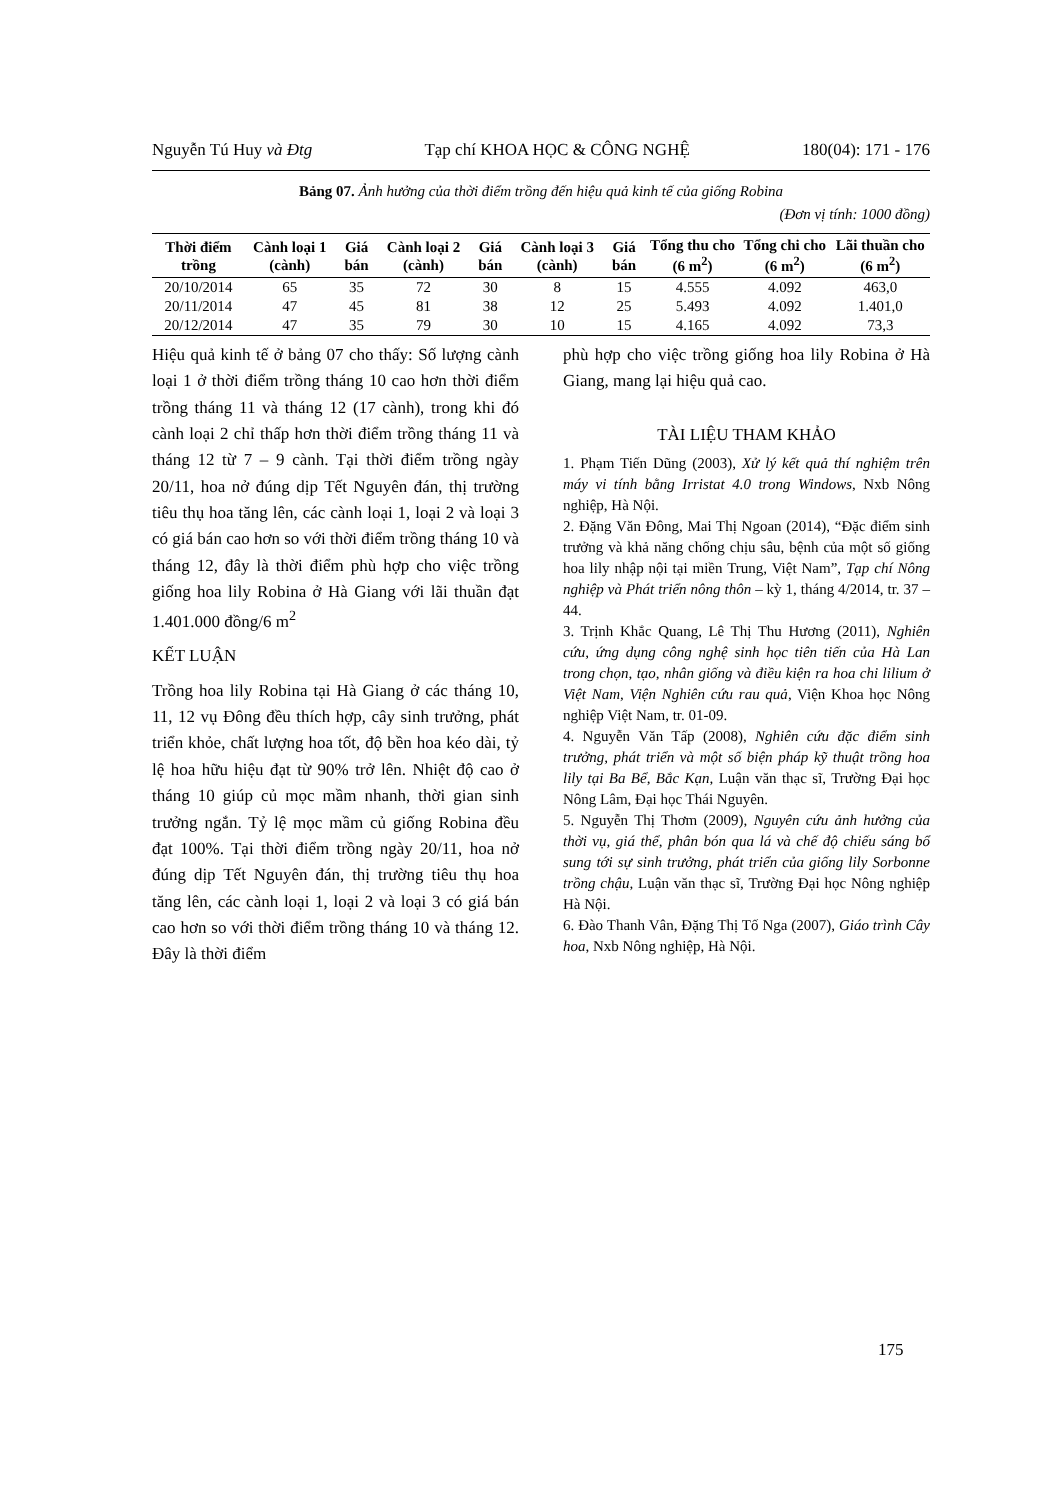Nguyễn Tú Huy và Đtg Tạp chí KHOA HỌC & CÔNG NGHỆ 180(04): 171 - 176
Bảng 07. Ảnh hưởng của thời điểm trồng đến hiệu quả kinh tế của giống Robina
(Đơn vị tính: 1000 đồng)
| Thời điểm trồng | Cành loại 1 (cành) | Giá bán | Cành loại 2 (cành) | Giá bán | Cành loại 3 (cành) | Giá bán | Tổng thu cho (6 m<sup>2</sup>) | Tổng chi cho (6 m<sup>2</sup>) | Lãi thuần cho (6 m<sup>2</sup>) |
| --- | --- | --- | --- | --- | --- | --- | --- | --- | --- |
| 20/10/2014 | 65 | 35 | 72 | 30 | 8 | 15 | 4.555 | 4.092 | 463,0 |
| 20/11/2014 | 47 | 45 | 81 | 38 | 12 | 25 | 5.493 | 4.092 | 1.401,0 |
| 20/12/2014 | 47 | 35 | 79 | 30 | 10 | 15 | 4.165 | 4.092 | 73,3 |
Hiệu quả kinh tế ở bảng 07 cho thấy: Số lượng cành loại 1 ở thời điểm trồng tháng 10 cao hơn thời điểm trồng tháng 11 và tháng 12 (17 cành), trong khi đó cành loại 2 chỉ thấp hơn thời điểm trồng tháng 11 và tháng 12 từ 7 – 9 cành. Tại thời điểm trồng ngày 20/11, hoa nở đúng dịp Tết Nguyên đán, thị trường tiêu thụ hoa tăng lên, các cành loại 1, loại 2 và loại 3 có giá bán cao hơn so với thời điểm trồng tháng 10 và tháng 12, đây là thời điểm phù hợp cho việc trồng giống hoa lily Robina ở Hà Giang với lãi thuần đạt 1.401.000 đồng/6 m<sup>2</sup>
KẾT LUẬN
Trồng hoa lily Robina tại Hà Giang ở các tháng 10, 11, 12 vụ Đông đều thích hợp, cây sinh trưởng, phát triển khỏe, chất lượng hoa tốt, độ bền hoa kéo dài, tỷ lệ hoa hữu hiệu đạt từ 90% trở lên. Nhiệt độ cao ở tháng 10 giúp củ mọc mầm nhanh, thời gian sinh trưởng ngắn. Tỷ lệ mọc mầm củ giống Robina đều đạt 100%. Tại thời điểm trồng ngày 20/11, hoa nở đúng dịp Tết Nguyên đán, thị trường tiêu thụ hoa tăng lên, các cành loại 1, loại 2 và loại 3 có giá bán cao hơn so với thời điểm trồng tháng 10 và tháng 12. Đây là thời điểm
phù hợp cho việc trồng giống hoa lily Robina ở Hà Giang, mang lại hiệu quả cao.
TÀI LIỆU THAM KHẢO
1. Phạm Tiến Dũng (2003), Xử lý kết quả thí nghiệm trên máy vi tính bằng Irristat 4.0 trong Windows, Nxb Nông nghiệp, Hà Nội.
2. Đặng Văn Đông, Mai Thị Ngoan (2014), “Đặc điểm sinh trưởng và khả năng chống chịu sâu, bệnh của một số giống hoa lily nhập nội tại miền Trung, Việt Nam”, Tạp chí Nông nghiệp và Phát triển nông thôn – kỳ 1, tháng 4/2014, tr. 37 – 44.
3. Trịnh Khắc Quang, Lê Thị Thu Hương (2011), Nghiên cứu, ứng dụng công nghệ sinh học tiên tiến của Hà Lan trong chọn, tạo, nhân giống và điều kiện ra hoa chi lilium ở Việt Nam, Viện Nghiên cứu rau quả, Viện Khoa học Nông nghiệp Việt Nam, tr. 01-09.
4. Nguyễn Văn Tấp (2008), Nghiên cứu đặc điểm sinh trưởng, phát triển và một số biện pháp kỹ thuật trồng hoa lily tại Ba Bể, Bắc Kạn, Luận văn thạc sĩ, Trường Đại học Nông Lâm, Đại học Thái Nguyên.
5. Nguyễn Thị Thơm (2009), Nguyên cứu ảnh hưởng của thời vụ, giá thể, phân bón qua lá và chế độ chiếu sáng bổ sung tới sự sinh trưởng, phát triển của giống lily Sorbonne trồng chậu, Luận văn thạc sĩ, Trường Đại học Nông nghiệp Hà Nội.
6. Đào Thanh Vân, Đặng Thị Tố Nga (2007), Giáo trình Cây hoa, Nxb Nông nghiệp, Hà Nội.
175